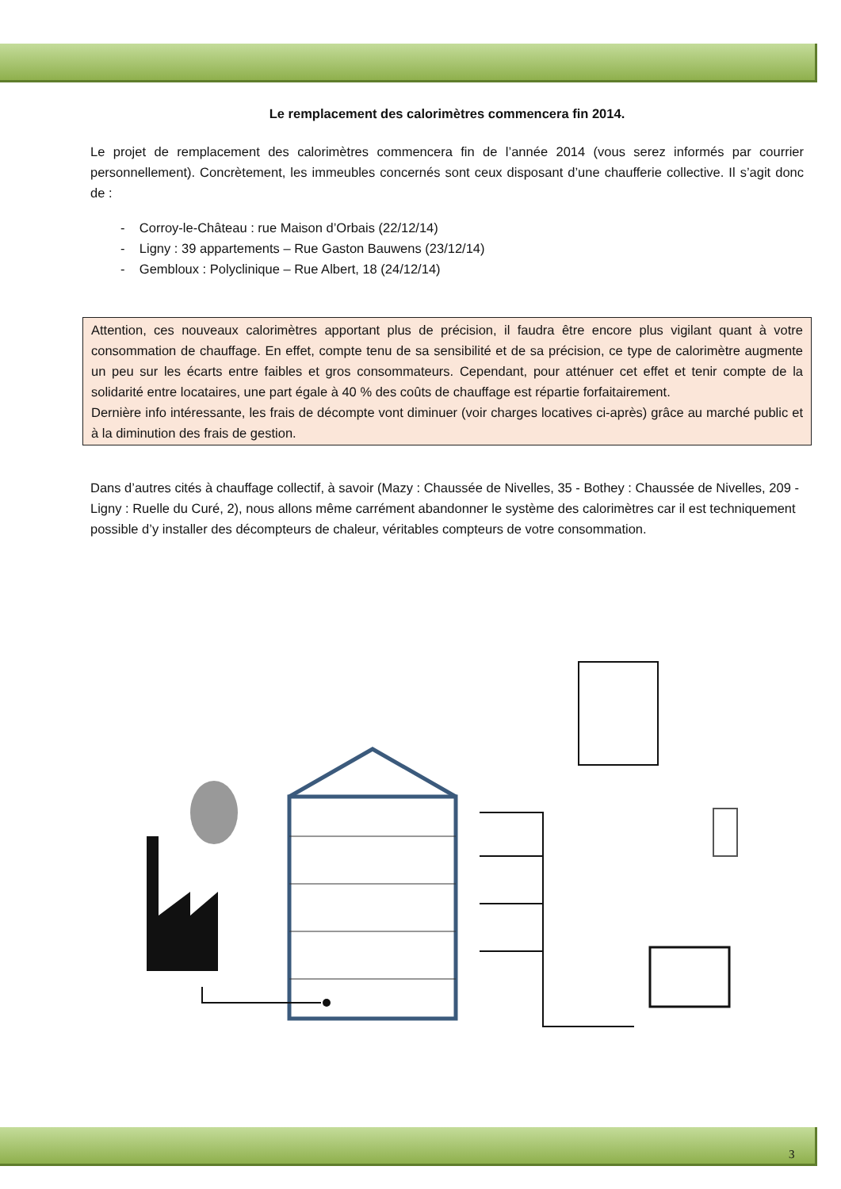Le remplacement des calorimètres commencera fin 2014.
Le projet de remplacement des calorimètres commencera fin de l’année 2014 (vous serez informés par courrier personnellement). Concrètement, les immeubles concernés sont ceux disposant d’une chaufferie collective. Il s’agit donc de :
- Corroy-le-Château : rue Maison d’Orbais (22/12/14)
- Ligny : 39 appartements – Rue Gaston Bauwens (23/12/14)
- Gembloux : Polyclinique – Rue Albert, 18 (24/12/14)
Attention, ces nouveaux calorimètres apportant plus de précision, il faudra être encore plus vigilant quant à votre consommation de chauffage. En effet, compte tenu de sa sensibilité et de sa précision, ce type de calorimètre augmente un peu sur les écarts entre faibles et gros consommateurs. Cependant, pour atténuer cet effet et tenir compte de la solidarité entre locataires, une part égale à 40 % des coûts de chauffage est répartie forfaitairement.
Dernière info intéressante, les frais de décompte vont diminuer (voir charges locatives ci-après) grâce au marché public et à la diminution des frais de gestion.
Dans d’autres cités à chauffage collectif, à savoir (Mazy : Chaussée de Nivelles, 35 - Bothey : Chaussée de Nivelles, 209 - Ligny : Ruelle du Curé, 2), nous allons même carrément abandonner le système des calorimètres car il est techniquement possible d’y installer des décompteurs de chaleur, véritables compteurs de votre consommation.
3